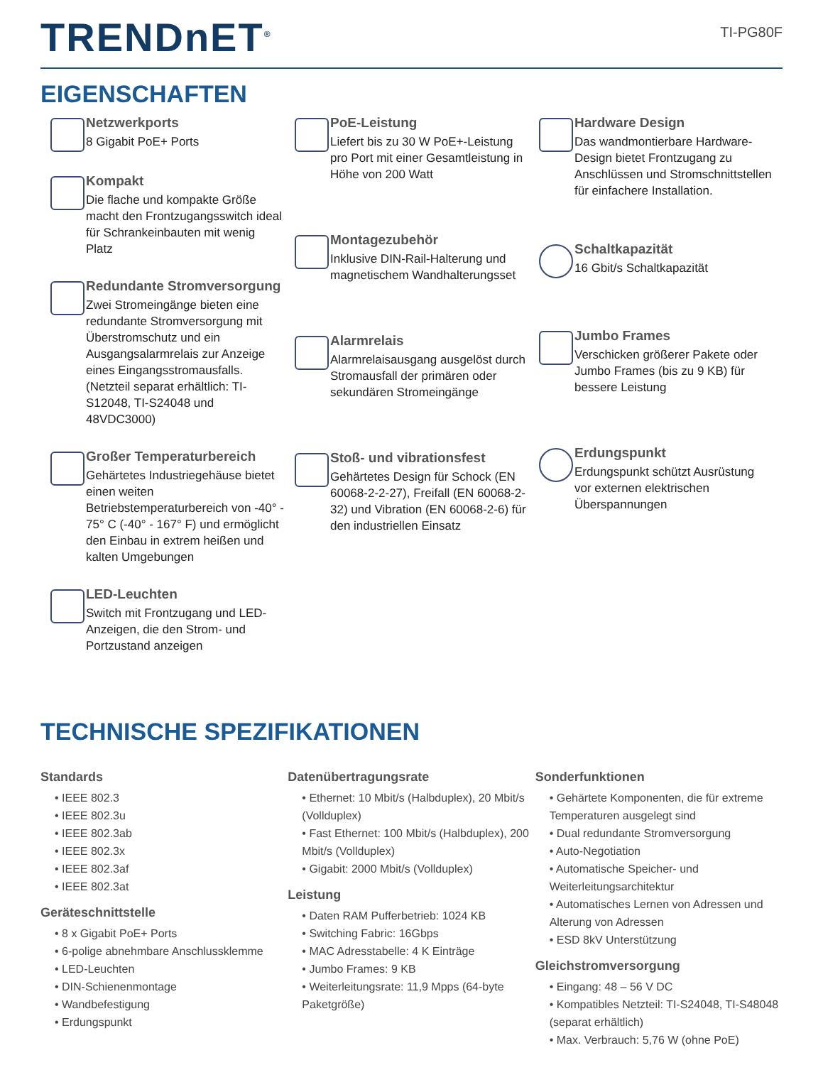TRENDnET<sup>®</sup>
TI-PG80F
EIGENSCHAFTEN
Netzwerkports
8 Gigabit PoE+ Ports
Kompakt
Die flache und kompakte Größe macht den Frontzugangsswitch ideal für Schrankeinbauten mit wenig Platz
Redundante Stromversorgung
Zwei Stromeingänge bieten eine redundante Stromversorgung mit Überstromschutz und ein Ausgangsalarmrelais zur Anzeige eines Eingangsstromausfalls. (Netzteil separat erhältlich: TI-S12048, TI-S24048 und 48VDC3000)
Großer Temperaturbereich
Gehärtetes Industriegehäuse bietet einen weiten Betriebstemperaturbereich von -40° - 75° C (-40° - 167° F) und ermöglicht den Einbau in extrem heißen und kalten Umgebungen
LED-Leuchten
Switch mit Frontzugang und LED-Anzeigen, die den Strom- und Portzustand anzeigen
PoE-Leistung
Liefert bis zu 30 W PoE+-Leistung pro Port mit einer Gesamtleistung in Höhe von 200 Watt
Montagezubehör
Inklusive DIN-Rail-Halterung und magnetischem Wandhalterungsset
Alarmrelais
Alarmrelaisausgang ausgelöst durch Stromausfall der primären oder sekundären Stromeingänge
Stoß- und vibrationsfest
Gehärtetes Design für Schock (EN 60068-2-2-27), Freifall (EN 60068-2-32) und Vibration (EN 60068-2-6) für den industriellen Einsatz
Hardware Design
Das wandmontierbare Hardware-Design bietet Frontzugang zu Anschlüssen und Stromschnittstellen für einfachere Installation.
Schaltkapazität
16 Gbit/s Schaltkapazität
Jumbo Frames
Verschicken größerer Pakete oder Jumbo Frames (bis zu 9 KB) für bessere Leistung
Erdungspunkt
Erdungspunkt schützt Ausrüstung vor externen elektrischen Überspannungen
TECHNISCHE SPEZIFIKATIONEN
Standards
• IEEE 802.3
• IEEE 802.3u
• IEEE 802.3ab
• IEEE 802.3x
• IEEE 802.3af
• IEEE 802.3at
Geräteschnittstelle
• 8 x Gigabit PoE+ Ports
• 6-polige abnehmbare Anschlussklemme
• LED-Leuchten
• DIN-Schienenmontage
• Wandbefestigung
• Erdungspunkt
Datenübertragungsrate
• Ethernet: 10 Mbit/s (Halbduplex), 20 Mbit/s (Vollduplex)
• Fast Ethernet: 100 Mbit/s (Halbduplex), 200 Mbit/s (Vollduplex)
• Gigabit: 2000 Mbit/s (Vollduplex)
Leistung
• Daten RAM Pufferbetrieb: 1024 KB
• Switching Fabric: 16Gbps
• MAC Adresstabelle: 4 K Einträge
• Jumbo Frames: 9 KB
• Weiterleitungsrate: 11,9 Mpps (64-byte Paketgröße)
Sonderfunktionen
• Gehärtete Komponenten, die für extreme Temperaturen ausgelegt sind
• Dual redundante Stromversorgung
• Auto-Negotiation
• Automatische Speicher- und Weiterleitungsarchitektur
• Automatisches Lernen von Adressen und Alterung von Adressen
• ESD 8kV Unterstützung
Gleichstromversorgung
• Eingang: 48 – 56 V DC
• Kompatibles Netzteil: TI-S24048, TI-S48048 (separat erhältlich)
• Max. Verbrauch: 5,76 W (ohne PoE)